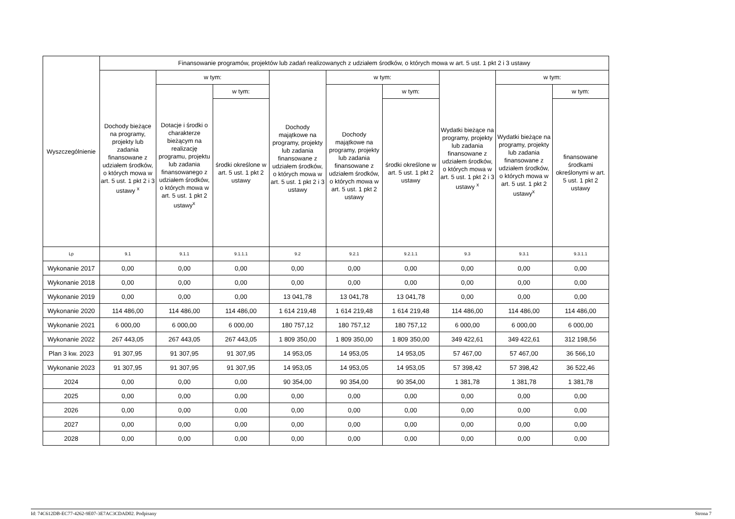| Wyszczególnienie | Finansowanie programów, projektów lub zadań realizowanych z udziałem środków, o których mowa w art. 5 ust. 1 pkt 2 i 3 ustawy | | | | | | | | |
| --- | --- | --- | --- | --- | --- | --- | --- | --- | --- |
| | Dochody bieżące na programy, projekty lub zadania finansowane z udziałem środków, o których mowa w art. 5 ust. 1 pkt 2 i 3 ustawy <sup>x</sup> | w tym: | | Dochody majątkowe na programy, projekty lub zadania finansowane z udziałem środków, o których mowa w art. 5 ust. 1 pkt 2 i 3 ustawy | w tym: | | Wydatki bieżące na programy, projekty lub zadania finansowane z udziałem środków, o których mowa w art. 5 ust. 1 pkt 2 i 3 ustawy <sup>x</sup> | w tym: | |
| | | Dotacje i środki o charakterze bieżącym na realizację programu, projektu lub zadania finansowanego z udziałem środków, o których mowa w art. 5 ust. 1 pkt 2 ustawy<sup>x</sup> | w tym: | | Dochody majątkowe na programy, projekty lub zadania finansowane z udziałem środków, o których mowa w art. 5 ust. 1 pkt 2 ustawy | w tym: | | Wydatki bieżące na programy, projekty lub zadania finansowane z udziałem środków, o których mowa w art. 5 ust. 1 pkt 2 ustawy<sup>x</sup> | w tym: |
| | | | środki określone w art. 5 ust. 1 pkt 2 ustawy | | | środki określone w art. 5 ust. 1 pkt 2 ustawy | | | finansowane środkami określonymi w art. 5 ust. 1 pkt 2 ustawy |
| Lp | 9.1 | 9.1.1 | 9.1.1.1 | 9.2 | 9.2.1 | 9.2.1.1 | 9.3 | 9.3.1 | 9.3.1.1 |
| Wykonanie 2017 | 0,00 | 0,00 | 0,00 | 0,00 | 0,00 | 0,00 | 0,00 | 0,00 | 0,00 |
| Wykonanie 2018 | 0,00 | 0,00 | 0,00 | 0,00 | 0,00 | 0,00 | 0,00 | 0,00 | 0,00 |
| Wykonanie 2019 | 0,00 | 0,00 | 0,00 | 13 041,78 | 13 041,78 | 13 041,78 | 0,00 | 0,00 | 0,00 |
| Wykonanie 2020 | 114 486,00 | 114 486,00 | 114 486,00 | 1 614 219,48 | 1 614 219,48 | 1 614 219,48 | 114 486,00 | 114 486,00 | 114 486,00 |
| Wykonanie 2021 | 6 000,00 | 6 000,00 | 6 000,00 | 180 757,12 | 180 757,12 | 180 757,12 | 6 000,00 | 6 000,00 | 6 000,00 |
| Wykonanie 2022 | 267 443,05 | 267 443,05 | 267 443,05 | 1 809 350,00 | 1 809 350,00 | 1 809 350,00 | 349 422,61 | 349 422,61 | 312 198,56 |
| Plan 3 kw. 2023 | 91 307,95 | 91 307,95 | 91 307,95 | 14 953,05 | 14 953,05 | 14 953,05 | 57 467,00 | 57 467,00 | 36 566,10 |
| Wykonanie 2023 | 91 307,95 | 91 307,95 | 91 307,95 | 14 953,05 | 14 953,05 | 14 953,05 | 57 398,42 | 57 398,42 | 36 522,46 |
| 2024 | 0,00 | 0,00 | 0,00 | 90 354,00 | 90 354,00 | 90 354,00 | 1 381,78 | 1 381,78 | 1 381,78 |
| 2025 | 0,00 | 0,00 | 0,00 | 0,00 | 0,00 | 0,00 | 0,00 | 0,00 | 0,00 |
| 2026 | 0,00 | 0,00 | 0,00 | 0,00 | 0,00 | 0,00 | 0,00 | 0,00 | 0,00 |
| 2027 | 0,00 | 0,00 | 0,00 | 0,00 | 0,00 | 0,00 | 0,00 | 0,00 | 0,00 |
| 2028 | 0,00 | 0,00 | 0,00 | 0,00 | 0,00 | 0,00 | 0,00 | 0,00 | 0,00 |
Id: 74C612DB-EC77-4262-9E07-3E7AC3CDAD02. Podpisany Strona 7